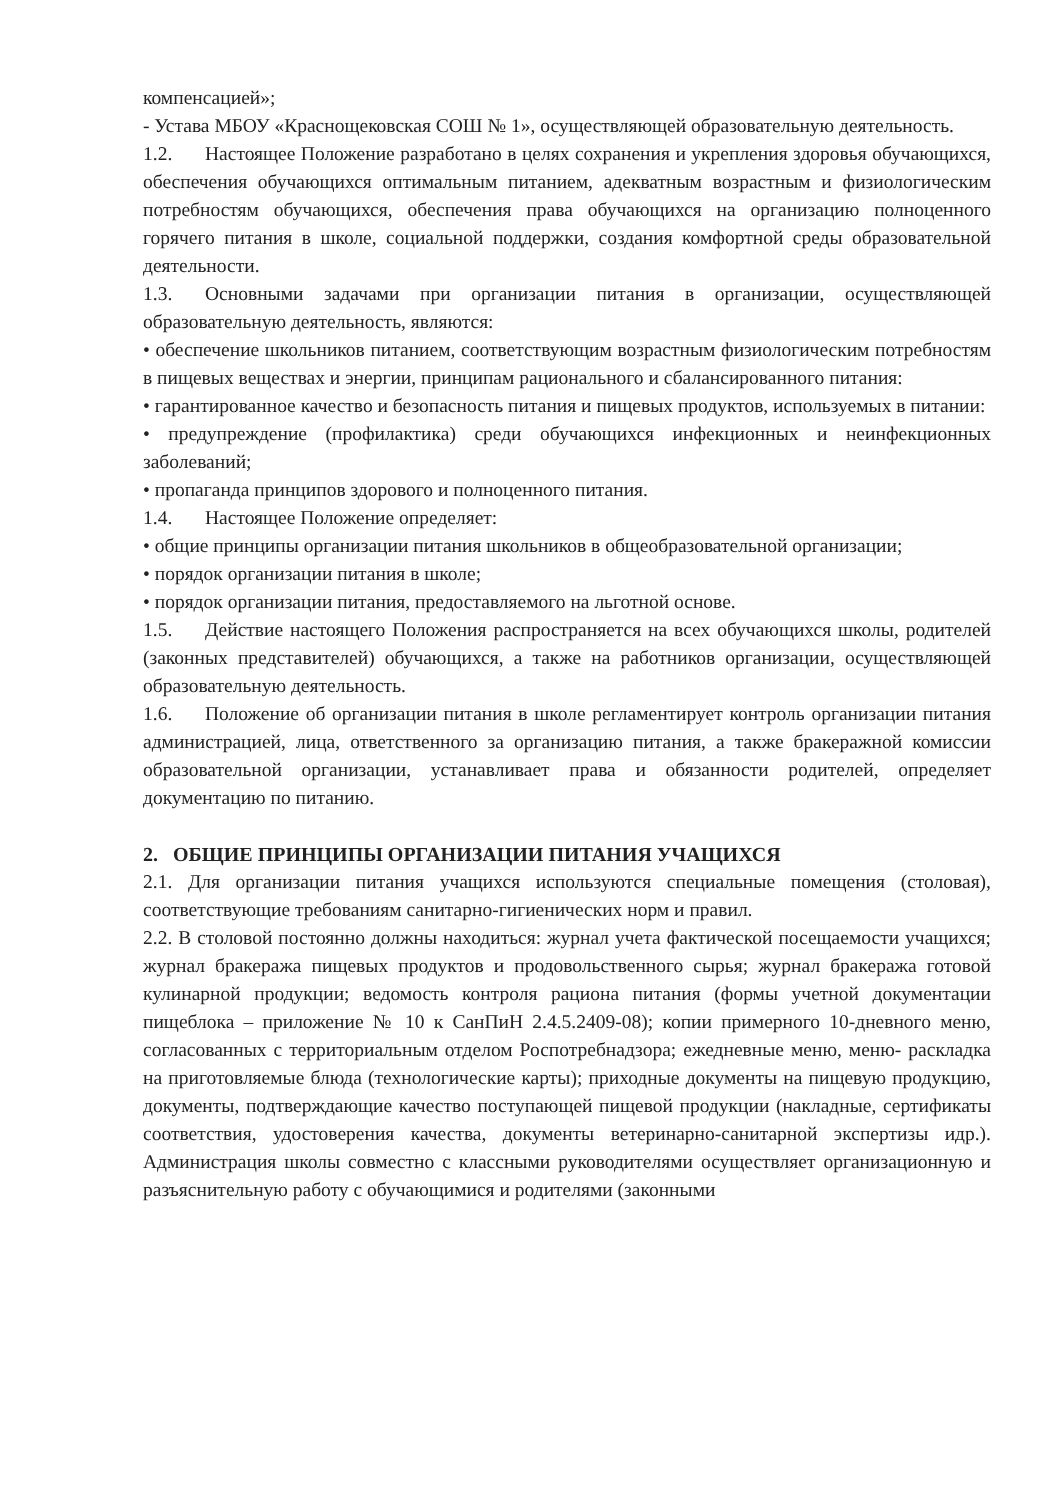компенсацией»;
- Устава МБОУ «Краснощековская СОШ № 1», осуществляющей образовательную деятельность.
1.2. Настоящее Положение разработано в целях сохранения и укрепления здоровья обучающихся, обеспечения обучающихся оптимальным питанием, адекватным возрастным и физиологическим потребностям обучающихся, обеспечения права обучающихся на организацию полноценного горячего питания в школе, социальной поддержки, создания комфортной среды образовательной деятельности.
1.3. Основными задачами при организации питания в организации, осуществляющей образовательную деятельность, являются:
• обеспечение школьников питанием, соответствующим возрастным физиологическим потребностям в пищевых веществах и энергии, принципам рационального и сбалансированного питания:
• гарантированное качество и безопасность питания и пищевых продуктов, используемых в питании:
• предупреждение (профилактика) среди обучающихся инфекционных и неинфекционных заболеваний;
• пропаганда принципов здорового и полноценного питания.
1.4. Настоящее Положение определяет:
• общие принципы организации питания школьников в общеобразовательной организации;
• порядок организации питания в школе;
• порядок организации питания, предоставляемого на льготной основе.
1.5. Действие настоящего Положения распространяется на всех обучающихся школы, родителей (законных представителей) обучающихся, а также на работников организации, осуществляющей образовательную деятельность.
1.6. Положение об организации питания в школе регламентирует контроль организации питания администрацией, лица, ответственного за организацию питания, а также бракеражной комиссии образовательной организации, устанавливает права и обязанности родителей, определяет документацию по питанию.
2. ОБЩИЕ ПРИНЦИПЫ ОРГАНИЗАЦИИ ПИТАНИЯ УЧАЩИХСЯ
2.1. Для организации питания учащихся используются специальные помещения (столовая), соответствующие требованиям санитарно-гигиенических норм и правил.
2.2. В столовой постоянно должны находиться: журнал учета фактической посещаемости учащихся; журнал бракеража пищевых продуктов и продовольственного сырья; журнал бракеража готовой кулинарной продукции; ведомость контроля рациона питания (формы учетной документации пищеблока – приложение № 10 к СанПиН 2.4.5.2409-08); копии примерного 10-дневного меню, согласованных с территориальным отделом Роспотребнадзора; ежедневные меню, меню- раскладка на приготовляемые блюда (технологические карты); приходные документы на пищевую продукцию, документы, подтверждающие качество поступающей пищевой продукции (накладные, сертификаты соответствия, удостоверения качества, документы ветеринарно-санитарной экспертизы идр.). Администрация школы совместно с классными руководителями осуществляет организационную и разъяснительную работу с обучающимися и родителями (законными